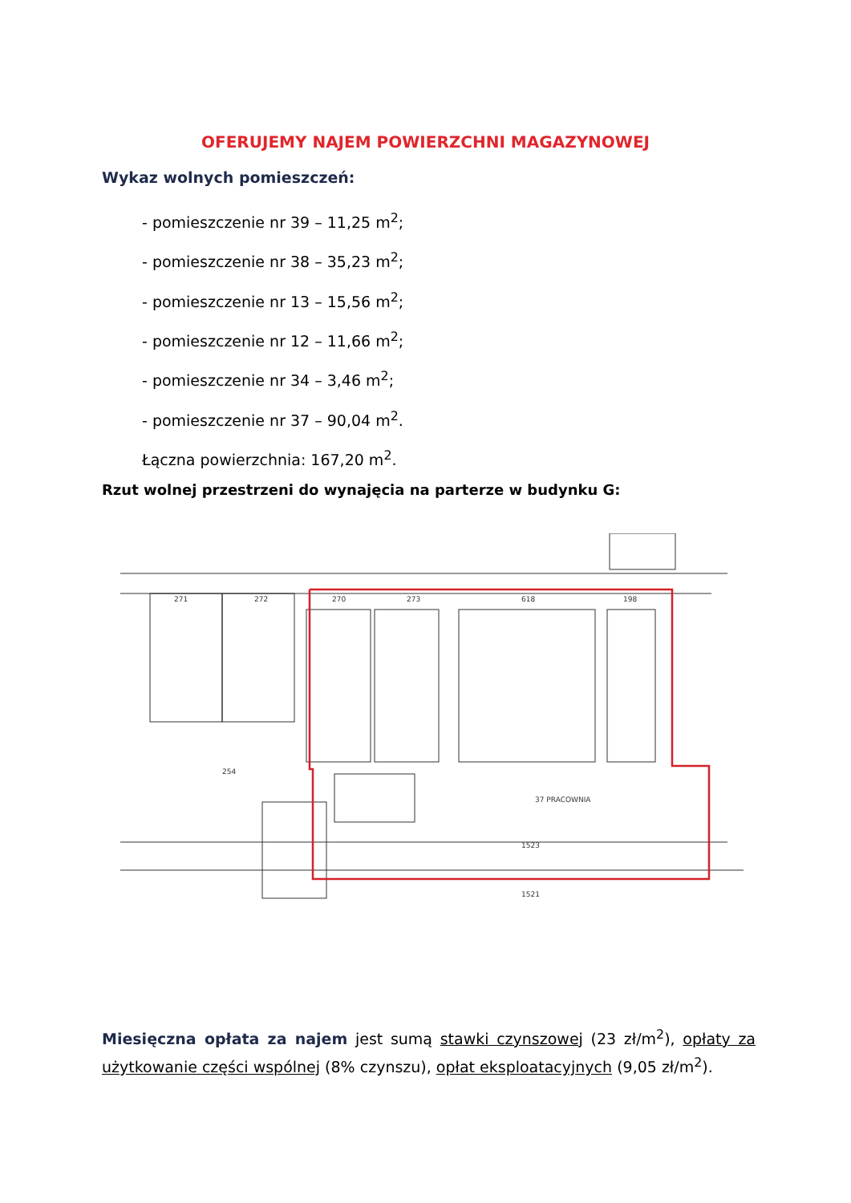OFERUJEMY NAJEM POWIERZCHNI MAGAZYNOWEJ
Wykaz wolnych pomieszczeń:
- pomieszczenie nr 39 – 11,25 m<sup>2</sup>;
- pomieszczenie nr 38 – 35,23 m<sup>2</sup>;
- pomieszczenie nr 13 – 15,56 m<sup>2</sup>;
- pomieszczenie nr 12 – 11,66 m<sup>2</sup>;
- pomieszczenie nr 34 – 3,46 m<sup>2</sup>;
- pomieszczenie nr 37 – 90,04 m<sup>2</sup>.
Łączna powierzchnia: 167,20 m<sup>2</sup>.
Rzut wolnej przestrzeni do wynajęcia na parterze w budynku G:
271
272
270
273
618
198
37 PRACOWNIA
1523
1521
254
Miesięczna opłata za najem jest sumą stawki czynszowej (23 zł/m<sup>2</sup>), opłaty za użytkowanie części wspólnej (8% czynszu), opłat eksploatacyjnych (9,05 zł/m<sup>2</sup>).